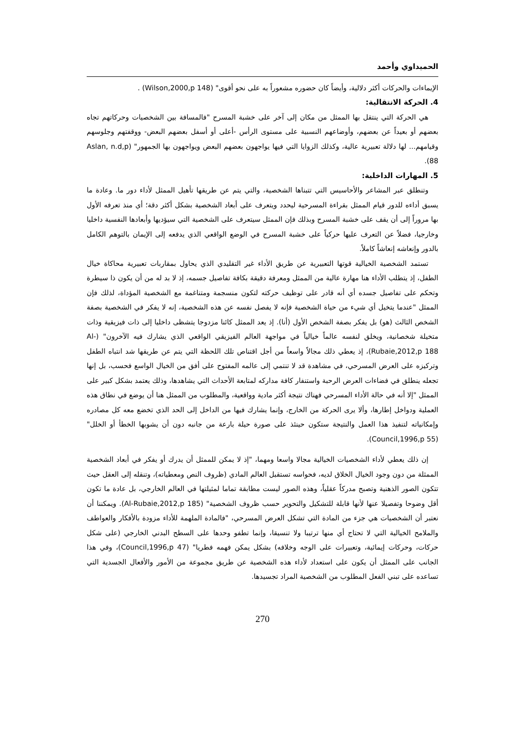الحميداوي وأحمد
الإيماءات والحركات أكثر دلالية، وأيضاً كان حضوره مشعوراً به على نحو أقوى" (Wilson,2000,p 148) .
4. الحركة الانتقالية:
هي الحركة التي ينتقل بها الممثل من مكان إلى آخر على خشبة المسرح "فالمسافة بين الشخصيات وحركاتهم تجاه بعضهم أو بعيداً عن بعضهم، وأوضاعهم النسبية على مستوى الرأس -أعلى أو أسفل بعضهم البعض- ووقفتهم وجلوسهم وقيامهم... لها دلالة تعبيرية عالية، وكذلك الزوايا التي فيها يواجهون بعضهم البعض ويواجهون بها الجمهور" (Aslan, n.d,p 88).
5. المهارات الداخلية:
وتنطلق عبر المشاعر والأحاسيس التي تتبناها الشخصية، والتي يتم عن طريقها تأهيل الممثل لأداء دور ما. وعادة ما يسبق أداءه للدور قيام الممثل بقراءة المسرحية ليحدد ويتعرف على أبعاد الشخصية بشكل أكثر دقة؛ أي منذ تعرفه الأول بها مروراً إلى أن يقف على خشبة المسرح وبذلك فإن الممثل سيتعرف على الشخصية التي سيؤديها وأبعادها النفسية داخليا وخارجيا، فضلاً عن التعرف عليها حركياً على خشبة المسرح في الوضع الواقعي الذي يدفعه إلى الإيمان بالتوهم الكامل بالدور وإنعاشه إنعاشاً كاملاً.
تستمد الشخصية الخيالية قوتها التعبيرية عن طريق الأداء غير التقليدي الذي يحاول بمقاربات تعبيرية محاكاة خيال الطفل، إذ يتطلب الأداء هنا مهارة عالية من الممثل ومعرفة دقيقة بكافة تفاصيل جسمه، إذ لا بد له من أن يكون ذا سيطرة وتحكم على تفاصيل جسده أي أنه قادر على توظيف حركته لتكون منسجمة ومتناغمة مع الشخصية المؤداة، لذلك فإن الممثل "عندما يتخيل أي شيء من حياة الشخصية فإنه لا يفصل نفسه عن هذه الشخصية، إنه لا يفكر في الشخصية بصفة الشخص الثالث (هو) بل يفكر بصفة الشخص الأول (أنا). إذ يعد الممثل كائنا مزدوجا يتشظى داخليا إلى ذات فيزيقية وذات متخيلة شخصانية، ويخلق لنفسه عالماً خيالياً في مواجهة العالم الفيزيقي الواقعي الذي يشارك فيه الآخرون" (Al-Rubaie,2012,p 188)، إذ يعطي ذلك مجالاً واسعاً من أجل اقتناص تلك اللحظة التي يتم عن طريقها شد انتباه الطفل وتركيزه على العرض المسرحي، في مشاهدة قد لا تنتمي إلى عالمه المفتوح على أفق من الخيال الواسع فحسب، بل إنها تجعله ينطلق في فضاءات العرض الرحبة واستنفار كافة مداركه لمتابعة الأحداث التي يشاهدها، وذلك يعتمد بشكل كبير على الممثل "إلا أنه في حالة الأداء المسرحي فهناك نتيجة أكثر مادية وواقعية، والمطلوب من الممثل هنا أن يوضع في نطاق هذه العملية ودواخل إطارها، وألا يرى الحركة من الخارج، وإنما يشارك فيها من الداخل إلى الحد الذي تخضع معه كل مصادره وإمكانياته لتنفيذ هذا العمل والنتيجة ستكون حينئذ على صورة حيلة بارعة من جانبه دون أن يشوبها الخطأ أو الخلل" (Council,1996,p 55).
إن ذلك يعطي لأداء الشخصيات الخيالية مجالا واسعا ومهما، "إذ لا يمكن للممثل أن يدرك أو يفكر في أبعاد الشخصية الممثلة من دون وجود الخيال الخلاق لديه، فحواسه تستقبل العالم المادي (ظروف النص ومعطياته)، وتنقله إلى العقل حيث تتكون الصور الذهنية وتصبح مدركاً عقلياً، وهذه الصور ليست مطابقة تماما لمثيلتها في العالم الخارجي، بل عادة ما تكون أقل وضوحا وتفصيلا عنها لأنها قابلة للتشكيل والتحوير حسب ظروف الشخصية" (Al-Rubaie,2012,p 185). ويمكننا أن نعتبر أن الشخصيات هي جزء من المادة التي تشكل العرض المسرحي، "فالمادة الملهمة للأداء مزودة بالأفكار والعواطف والملامح الخيالية التي لا تحتاج أي منها ترتيبا ولا تنسيقا، وإنما تطفو وحدها على السطح البدني الخارجي (على شكل حركات، وحركات إيمائية، وتعبيرات على الوجه وخلافه) بشكل يمكن فهمه فطريا" (Council,1996,p 47)، وفي هذا الجانب على الممثل أن يكون على استعداد لأداء هذه الشخصية عن طريق مجموعة من الأمور والأفعال الجسدية التي تساعده على تبني الفعل المطلوب من الشخصية المراد تجسيدها.
270